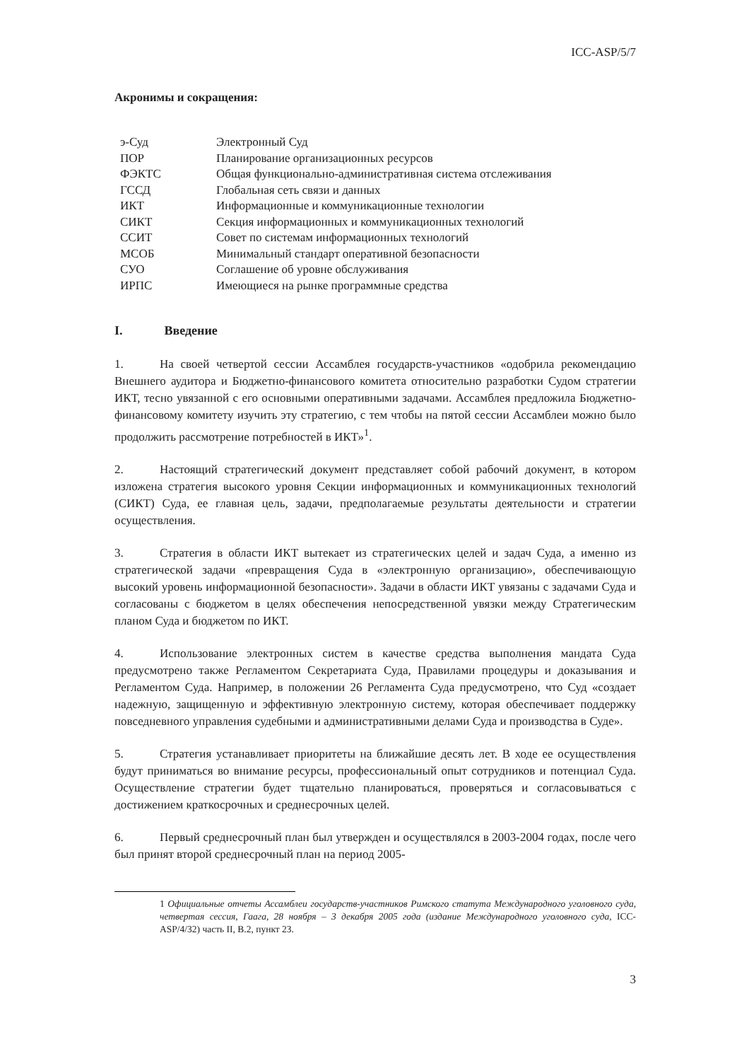ICC-ASP/5/7
Акронимы и сокращения:
| э-Суд | Электронный Суд |
| ПОР | Планирование организационных ресурсов |
| ФЭКТС | Общая функционально-административная система отслеживания |
| ГССД | Глобальная сеть связи и данных |
| ИКТ | Информационные и коммуникационные технологии |
| СИКТ | Секция информационных и коммуникационных технологий |
| ССИТ | Совет по системам информационных технологий |
| МСОБ | Минимальный стандарт оперативной безопасности |
| СУО | Соглашение об уровне обслуживания |
| ИРПС | Имеющиеся на рынке программные средства |
I. Введение
1. На своей четвертой сессии Ассамблея государств-участников «одобрила рекомендацию Внешнего аудитора и Бюджетно-финансового комитета относительно разработки Судом стратегии ИКТ, тесно увязанной с его основными оперативными задачами. Ассамблея предложила Бюджетно-финансовому комитету изучить эту стратегию, с тем чтобы на пятой сессии Ассамблеи можно было продолжить рассмотрение потребностей в ИКТ»<sup>1</sup>.
2. Настоящий стратегический документ представляет собой рабочий документ, в котором изложена стратегия высокого уровня Секции информационных и коммуникационных технологий (СИКТ) Суда, ее главная цель, задачи, предполагаемые результаты деятельности и стратегии осуществления.
3. Стратегия в области ИКТ вытекает из стратегических целей и задач Суда, а именно из стратегической задачи «превращения Суда в «электронную организацию», обеспечивающую высокий уровень информационной безопасности». Задачи в области ИКТ увязаны с задачами Суда и согласованы с бюджетом в целях обеспечения непосредственной увязки между Стратегическим планом Суда и бюджетом по ИКТ.
4. Использование электронных систем в качестве средства выполнения мандата Суда предусмотрено также Регламентом Секретариата Суда, Правилами процедуры и доказывания и Регламентом Суда. Например, в положении 26 Регламента Суда предусмотрено, что Суд «создает надежную, защищенную и эффективную электронную систему, которая обеспечивает поддержку повседневного управления судебными и административными делами Суда и производства в Суде».
5. Стратегия устанавливает приоритеты на ближайшие десять лет. В ходе ее осуществления будут приниматься во внимание ресурсы, профессиональный опыт сотрудников и потенциал Суда. Осуществление стратегии будет тщательно планироваться, проверяться и согласовываться с достижением краткосрочных и среднесрочных целей.
6. Первый среднесрочный план был утвержден и осуществлялся в 2003-2004 годах, после чего был принят второй среднесрочный план на период 2005-
1 Официальные отчеты Ассамблеи государств-участников Римского статута Международного уголовного суда, четвертая сессия, Гаага, 28 ноября – 3 декабря 2005 года (издание Международного уголовного суда, ICC-ASP/4/32) часть II, B.2, пункт 23.
3